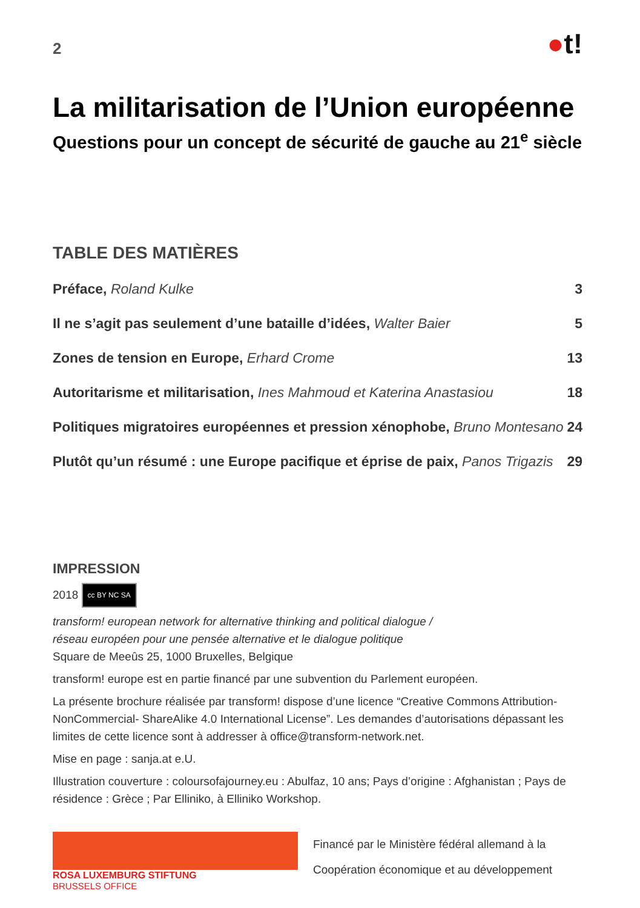2
●t!
La militarisation de l’Union européenne
Questions pour un concept de sécurité de gauche au 21<sup>e</sup> siècle
TABLE DES MATIÈRES
Préface, Roland Kulke 3
Il ne s’agit pas seulement d’une bataille d’idées, Walter Baier
5
Zones de tension en Europe, Erhard Crome
13
Autoritarisme et militarisation, Ines Mahmoud et Katerina Anastasiou
18
Politiques migratoires européennes et pression xénophobe, Bruno Montesano
24
Plutôt qu’un résumé : une Europe pacifique et éprise de paix, Panos Trigazis
29
IMPRESSION
2018 cc BY NC SA
transform! european network for alternative thinking and political dialogue /
réseau européen pour une pensée alternative et le dialogue politique
Square de Meeûs 25, 1000 Bruxelles, Belgique
transform! europe est en partie financé par une subvention du Parlement européen.
La présente brochure réalisée par transform! dispose d’une licence “Creative Commons Attribution-NonCommercial- ShareAlike 4.0 International License”. Les demandes d’autorisations dépassant les limites de cette licence sont à addresser à office@transform-network.net.
Mise en page : sanja.at e.U.
Illustration couverture : coloursofajourney.eu : Abulfaz, 10 ans; Pays d’origine : Afghanistan ; Pays de résidence : Grèce ; Par Elliniko, à Elliniko Workshop.
ROSA LUXEMBURG STIFTUNG
BRUSSELS OFFICE
Financé par le Ministère fédéral allemand à la
Coopération économique et au développement